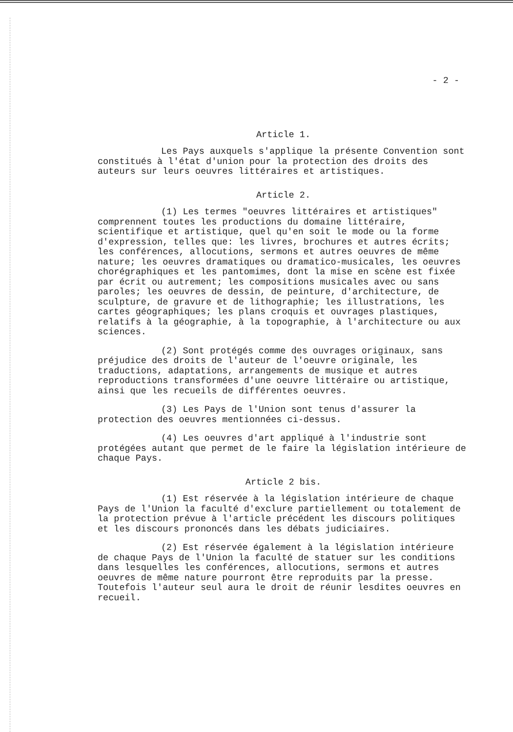- 2 -
Article 1.
Les Pays auxquels s'applique la présente Convention sont constitués à l'état d'union pour la protection des droits des auteurs sur leurs oeuvres littéraires et artistiques.
Article 2.
(1) Les termes "oeuvres littéraires et artistiques" comprennent toutes les productions du domaine littéraire, scientifique et artistique, quel qu'en soit le mode ou la forme d'expression, telles que: les livres, brochures et autres écrits; les conférences, allocutions, sermons et autres oeuvres de même nature; les oeuvres dramatiques ou dramatico-musicales, les oeuvres chorégraphiques et les pantomimes, dont la mise en scène est fixée par écrit ou autrement; les compositions musicales avec ou sans paroles; les oeuvres de dessin, de peinture, d'architecture, de sculpture, de gravure et de lithographie; les illustrations, les cartes géographiques; les plans croquis et ouvrages plastiques, relatifs à la géographie, à la topographie, à l'architecture ou aux sciences.
(2) Sont protégés comme des ouvrages originaux, sans préjudice des droits de l'auteur de l'oeuvre originale, les traductions, adaptations, arrangements de musique et autres reproductions transformées d'une oeuvre littéraire ou artistique, ainsi que les recueils de différentes oeuvres.
(3) Les Pays de l'Union sont tenus d'assurer la protection des oeuvres mentionnées ci-dessus.
(4) Les oeuvres d'art appliqué à l'industrie sont protégées autant que permet de le faire la législation intérieure de chaque Pays.
Article 2 bis.
(1) Est réservée à la législation intérieure de chaque Pays de l'Union la faculté d'exclure partiellement ou totalement de la protection prévue à l'article précédent les discours politiques et les discours prononcés dans les débats judiciaires.
(2) Est réservée également à la législation intérieure de chaque Pays de l'Union la faculté de statuer sur les conditions dans lesquelles les conférences, allocutions, sermons et autres oeuvres de même nature pourront être reproduits par la presse. Toutefois l'auteur seul aura le droit de réunir lesdites oeuvres en recueil.